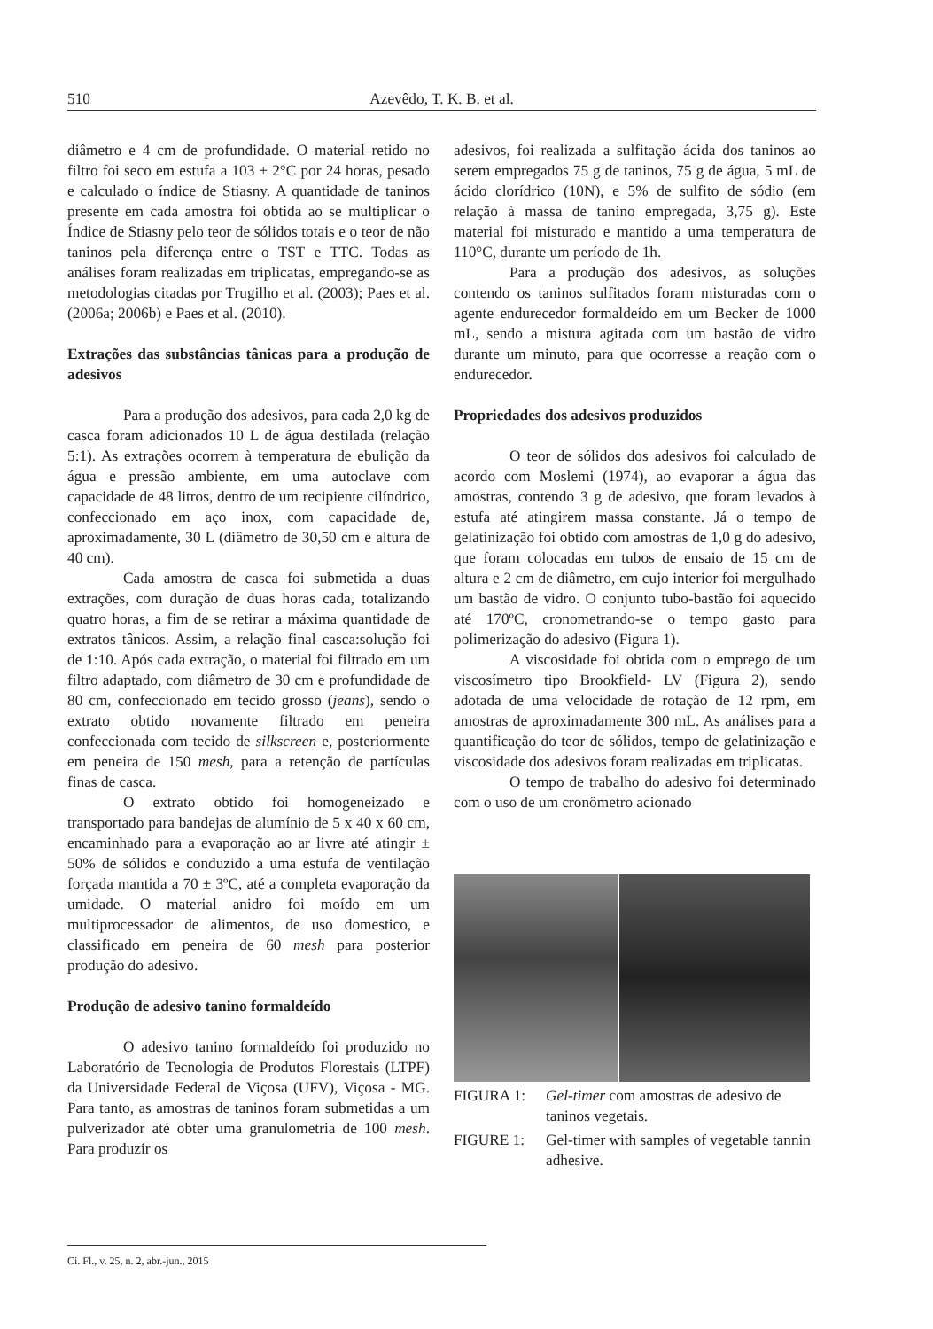510 Azevêdo, T. K. B. et al.
diâmetro e 4 cm de profundidade. O material retido no filtro foi seco em estufa a 103 ± 2°C por 24 horas, pesado e calculado o índice de Stiasny. A quantidade de taninos presente em cada amostra foi obtida ao se multiplicar o Índice de Stiasny pelo teor de sólidos totais e o teor de não taninos pela diferença entre o TST e TTC. Todas as análises foram realizadas em triplicatas, empregando-se as metodologias citadas por Trugilho et al. (2003); Paes et al. (2006a; 2006b) e Paes et al. (2010).
Extrações das substâncias tânicas para a produção de adesivos
Para a produção dos adesivos, para cada 2,0 kg de casca foram adicionados 10 L de água destilada (relação 5:1). As extrações ocorrem à temperatura de ebulição da água e pressão ambiente, em uma autoclave com capacidade de 48 litros, dentro de um recipiente cilíndrico, confeccionado em aço inox, com capacidade de, aproximadamente, 30 L (diâmetro de 30,50 cm e altura de 40 cm).
Cada amostra de casca foi submetida a duas extrações, com duração de duas horas cada, totalizando quatro horas, a fim de se retirar a máxima quantidade de extratos tânicos. Assim, a relação final casca:solução foi de 1:10. Após cada extração, o material foi filtrado em um filtro adaptado, com diâmetro de 30 cm e profundidade de 80 cm, confeccionado em tecido grosso (jeans), sendo o extrato obtido novamente filtrado em peneira confeccionada com tecido de silkscreen e, posteriormente em peneira de 150 mesh, para a retenção de partículas finas de casca.
O extrato obtido foi homogeneizado e transportado para bandejas de alumínio de 5 x 40 x 60 cm, encaminhado para a evaporação ao ar livre até atingir ± 50% de sólidos e conduzido a uma estufa de ventilação forçada mantida a 70 ± 3ºC, até a completa evaporação da umidade. O material anidro foi moído em um multiprocessador de alimentos, de uso domestico, e classificado em peneira de 60 mesh para posterior produção do adesivo.
Produção de adesivo tanino formaldeído
O adesivo tanino formaldeído foi produzido no Laboratório de Tecnologia de Produtos Florestais (LTPF) da Universidade Federal de Viçosa (UFV), Viçosa - MG. Para tanto, as amostras de taninos foram submetidas a um pulverizador até obter uma granulometria de 100 mesh. Para produzir os
adesivos, foi realizada a sulfitação ácida dos taninos ao serem empregados 75 g de taninos, 75 g de água, 5 mL de ácido clorídrico (10N), e 5% de sulfito de sódio (em relação à massa de tanino empregada, 3,75 g). Este material foi misturado e mantido a uma temperatura de 110°C, durante um período de 1h.
Para a produção dos adesivos, as soluções contendo os taninos sulfitados foram misturadas com o agente endurecedor formaldeído em um Becker de 1000 mL, sendo a mistura agitada com um bastão de vidro durante um minuto, para que ocorresse a reação com o endurecedor.
Propriedades dos adesivos produzidos
O teor de sólidos dos adesivos foi calculado de acordo com Moslemi (1974), ao evaporar a água das amostras, contendo 3 g de adesivo, que foram levados à estufa até atingirem massa constante. Já o tempo de gelatinização foi obtido com amostras de 1,0 g do adesivo, que foram colocadas em tubos de ensaio de 15 cm de altura e 2 cm de diâmetro, em cujo interior foi mergulhado um bastão de vidro. O conjunto tubo-bastão foi aquecido até 170ºC, cronometrando-se o tempo gasto para polimerização do adesivo (Figura 1).
A viscosidade foi obtida com o emprego de um viscosímetro tipo Brookfield- LV (Figura 2), sendo adotada de uma velocidade de rotação de 12 rpm, em amostras de aproximadamente 300 mL. As análises para a quantificação do teor de sólidos, tempo de gelatinização e viscosidade dos adesivos foram realizadas em triplicatas.
O tempo de trabalho do adesivo foi determinado com o uso de um cronômetro acionado
FIGURA 1: Gel-timer com amostras de adesivo de taninos vegetais.
FIGURE 1: Gel-timer with samples of vegetable tannin adhesive.
Ci. Fl., v. 25, n. 2, abr.-jun., 2015